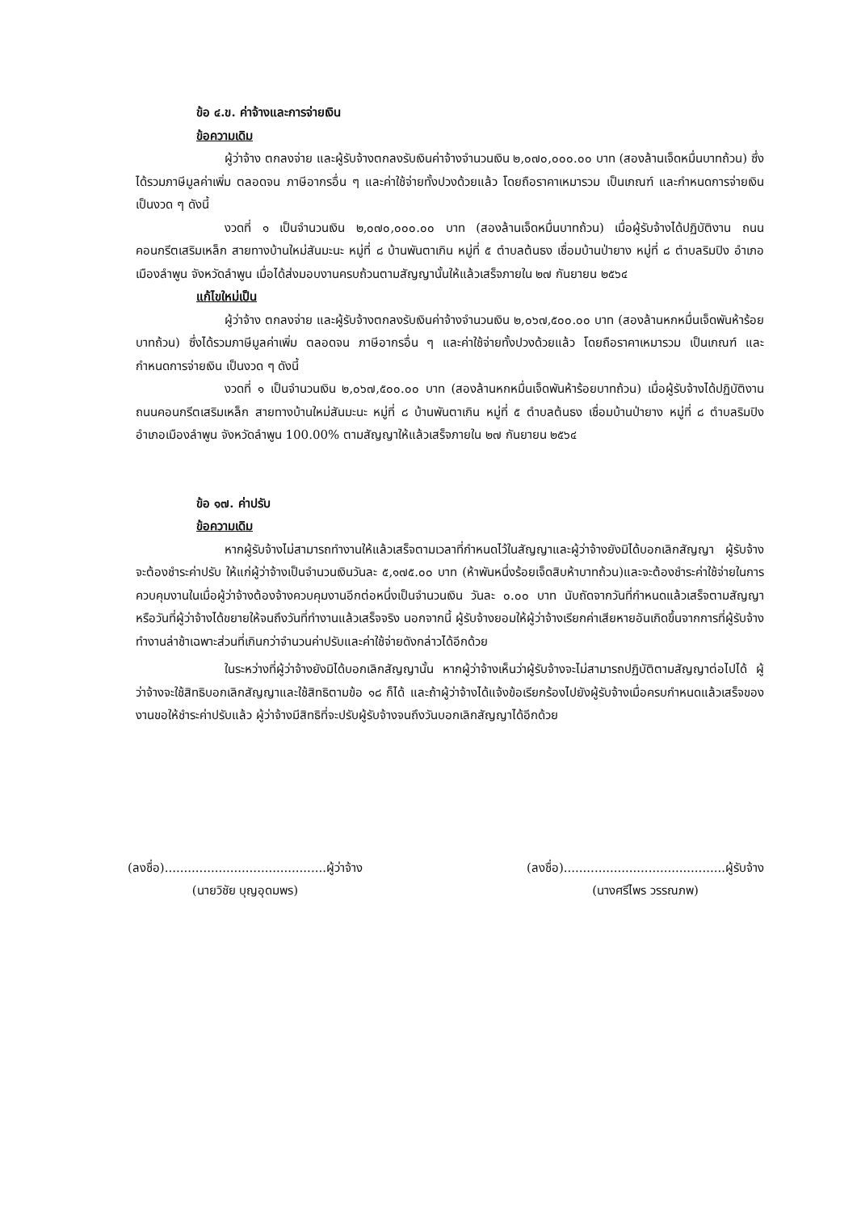ข้อ ๔.ข. ค่าจ้างและการจ่ายเงิน
ข้อความเดิม
ผู้ว่าจ้าง ตกลงจ่าย และผู้รับจ้างตกลงรับเงินค่าจ้างจำนวนเงิน ๒,๐๗๐,๐๐๐.๐๐ บาท (สองล้านเจ็ดหมื่นบาทถ้วน) ซึ่งได้รวมภาษีมูลค่าเพิ่ม ตลอดจน ภาษีอากรอื่น ๆ และค่าใช้จ่ายทั้งปวงด้วยแล้ว โดยถือราคาเหมารวม เป็นเกณฑ์ และกำหนดการจ่ายเงิน เป็นงวด ๆ ดังนี้
งวดที่ ๑ เป็นจำนวนเงิน ๒,๐๗๐,๐๐๐.๐๐ บาท (สองล้านเจ็ดหมื่นบาทถ้วน) เมื่อผู้รับจ้างได้ปฏิบัติงาน ถนนคอนกรีตเสริมเหล็ก สายทางบ้านใหม่สันมะนะ หมู่ที่ ๘ บ้านพันตาเกิน หมู่ที่ ๕ ตำบลต้นธง เชื่อมบ้านป่ายาง หมู่ที่ ๘ ตำบลริมปิง อำเภอเมืองลำพูน จังหวัดลำพูน เมื่อได้ส่งมอบงานครบถ้วนตามสัญญานั้นให้แล้วเสร็จภายใน ๒๗ กันยายน ๒๕๖๔
แก้ไขใหม่เป็น
ผู้ว่าจ้าง ตกลงจ่าย และผู้รับจ้างตกลงรับเงินค่าจ้างจำนวนเงิน ๒,๐๖๗,๕๐๐.๐๐ บาท (สองล้านหกหมื่นเจ็ดพันห้าร้อยบาทถ้วน) ซึ่งได้รวมภาษีมูลค่าเพิ่ม ตลอดจน ภาษีอากรอื่น ๆ และค่าใช้จ่ายทั้งปวงด้วยแล้ว โดยถือราคาเหมารวม เป็นเกณฑ์ และกำหนดการจ่ายเงิน เป็นงวด ๆ ดังนี้
งวดที่ ๑ เป็นจำนวนเงิน ๒,๐๖๗,๕๐๐.๐๐ บาท (สองล้านหกหมื่นเจ็ดพันห้าร้อยบาทถ้วน) เมื่อผู้รับจ้างได้ปฏิบัติงาน ถนนคอนกรีตเสริมเหล็ก สายทางบ้านใหม่สันมะนะ หมู่ที่ ๘ บ้านพันตาเกิน หมู่ที่ ๕ ตำบลต้นธง เชื่อมบ้านป่ายาง หมู่ที่ ๘ ตำบลริมปิง อำเภอเมืองลำพูน จังหวัดลำพูน 100.00% ตามสัญญาให้แล้วเสร็จภายใน ๒๗ กันยายน ๒๕๖๔
ข้อ ๑๗. ค่าปรับ
ข้อความเดิม
หากผู้รับจ้างไม่สามารถทำงานให้แล้วเสร็จตามเวลาที่กำหนดไว้ในสัญญาและผู้ว่าจ้างยังมิได้บอกเลิกสัญญา ผู้รับจ้างจะต้องชำระค่าปรับ ให้แก่ผู้ว่าจ้างเป็นจำนวนเงินวันละ ๕,๑๗๕.๐๐ บาท (ห้าพันหนึ่งร้อยเจ็ดสิบห้าบาทถ้วน)และจะต้องชำระค่าใช้จ่ายในการควบคุมงานในเมื่อผู้ว่าจ้างต้องจ้างควบคุมงานอีกต่อหนึ่งเป็นจำนวนเงิน วันละ ๐.๐๐ บาท นับถัดจากวันที่กำหนดแล้วเสร็จตามสัญญาหรือวันที่ผู้ว่าจ้างได้ขยายให้จนถึงวันที่ทำงานแล้วเสร็จจริง นอกจากนี้ ผู้รับจ้างยอมให้ผู้ว่าจ้างเรียกค่าเสียหายอันเกิดขึ้นจากการที่ผู้รับจ้างทำงานล่าช้าเฉพาะส่วนที่เกินกว่าจำนวนค่าปรับและค่าใช้จ่ายดังกล่าวได้อีกด้วย
ในระหว่างที่ผู้ว่าจ้างยังมิได้บอกเลิกสัญญานั้น หากผู้ว่าจ้างเห็นว่าผู้รับจ้างจะไม่สามารถปฏิบัติตามสัญญาต่อไปได้ ผู้ว่าจ้างจะใช้สิทธิบอกเลิกสัญญาและใช้สิทธิตามข้อ ๑๘ ก็ได้ และถ้าผู้ว่าจ้างได้แจ้งข้อเรียกร้องไปยังผู้รับจ้างเมื่อครบกำหนดแล้วเสร็จของงานขอให้ชำระค่าปรับแล้ว ผู้ว่าจ้างมีสิทธิที่จะปรับผู้รับจ้างจนถึงวันบอกเลิกสัญญาได้อีกด้วย
(ลงชื่อ)..........................................ผู้ว่าจ้าง
(นายวิชัย บุญอุดมพร)
(ลงชื่อ)..........................................ผู้รับจ้าง
(นางศรีไพร วรรณภพ)